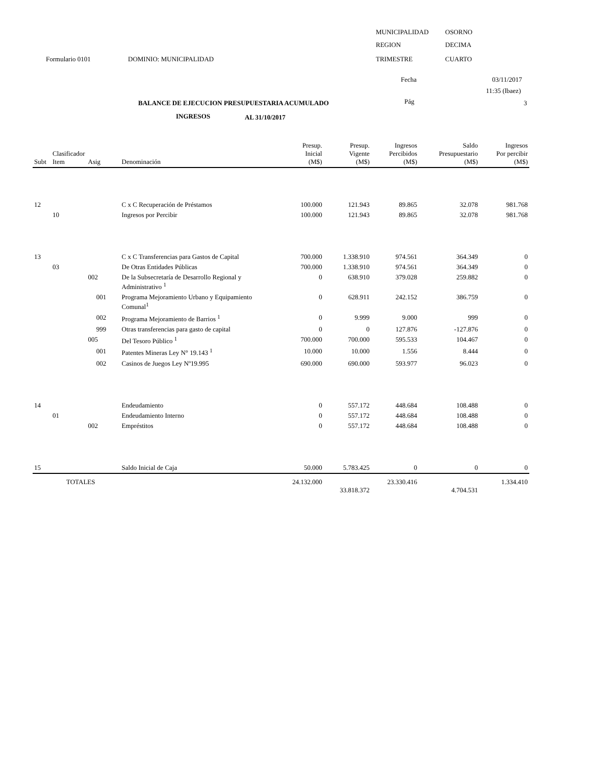MUNICIPALIDAD OSORNO
REGION DECIMA
Formulario 0101 DOMINIO: MUNICIPALIDAD TRIMESTRE CUARTO
Fecha 03/11/2017
11:35 (lbaez)
BALANCE DE EJECUCION PRESUPUESTARIA ACUMULADO Pág 3
INGRESOS AL 31/10/2017
| Subt | Clasificador Item | Asig | Denominación | Presup. Inicial (M$) | Presup. Vigente (M$) | Ingresos Percibidos (M$) | Saldo Presupuestario (M$) | Ingresos Por percibir (M$) |
| --- | --- | --- | --- | --- | --- | --- | --- | --- |
| 12 | | | C x C Recuperación de Préstamos | 100.000 | 121.943 | 89.865 | 32.078 | 981.768 |
| | 10 | | Ingresos por Percibir | 100.000 | 121.943 | 89.865 | 32.078 | 981.768 |
| 13 | | | C x C Transferencias para Gastos de Capital | 700.000 | 1.338.910 | 974.561 | 364.349 | 0 |
| | 03 | | De Otras Entidades Públicas | 700.000 | 1.338.910 | 974.561 | 364.349 | 0 |
| | | 002 | De la Subsecretaría de Desarrollo Regional y Administrativo <sup>1</sup> | 0 | 638.910 | 379.028 | 259.882 | 0 |
| | | 001 | Programa Mejoramiento Urbano y Equipamiento Comunal<sup>1</sup> | 0 | 628.911 | 242.152 | 386.759 | 0 |
| | | 002 | Programa Mejoramiento de Barrios <sup>1</sup> | 0 | 9.999 | 9.000 | 999 | 0 |
| | | 999 | Otras transferencias para gasto de capital | 0 | 0 | 127.876 | -127.876 | 0 |
| | | 005 | Del Tesoro Público <sup>1</sup> | 700.000 | 700.000 | 595.533 | 104.467 | 0 |
| | | 001 | Patentes Mineras Ley N° 19.143 <sup>1</sup> | 10.000 | 10.000 | 1.556 | 8.444 | 0 |
| | | 002 | Casinos de Juegos Ley Nº19.995 | 690.000 | 690.000 | 593.977 | 96.023 | 0 |
| 14 | | | Endeudamiento | 0 | 557.172 | 448.684 | 108.488 | 0 |
| | 01 | | Endeudamiento Interno | 0 | 557.172 | 448.684 | 108.488 | 0 |
| | | 002 | Empréstitos | 0 | 557.172 | 448.684 | 108.488 | 0 |
| 15 | | | Saldo Inicial de Caja | 50.000 | 5.783.425 | 0 | 0 | 0 |
| | TOTALES | | | 24.132.000 | 33.818.372 | 23.330.416 | 4.704.531 | 1.334.410 |